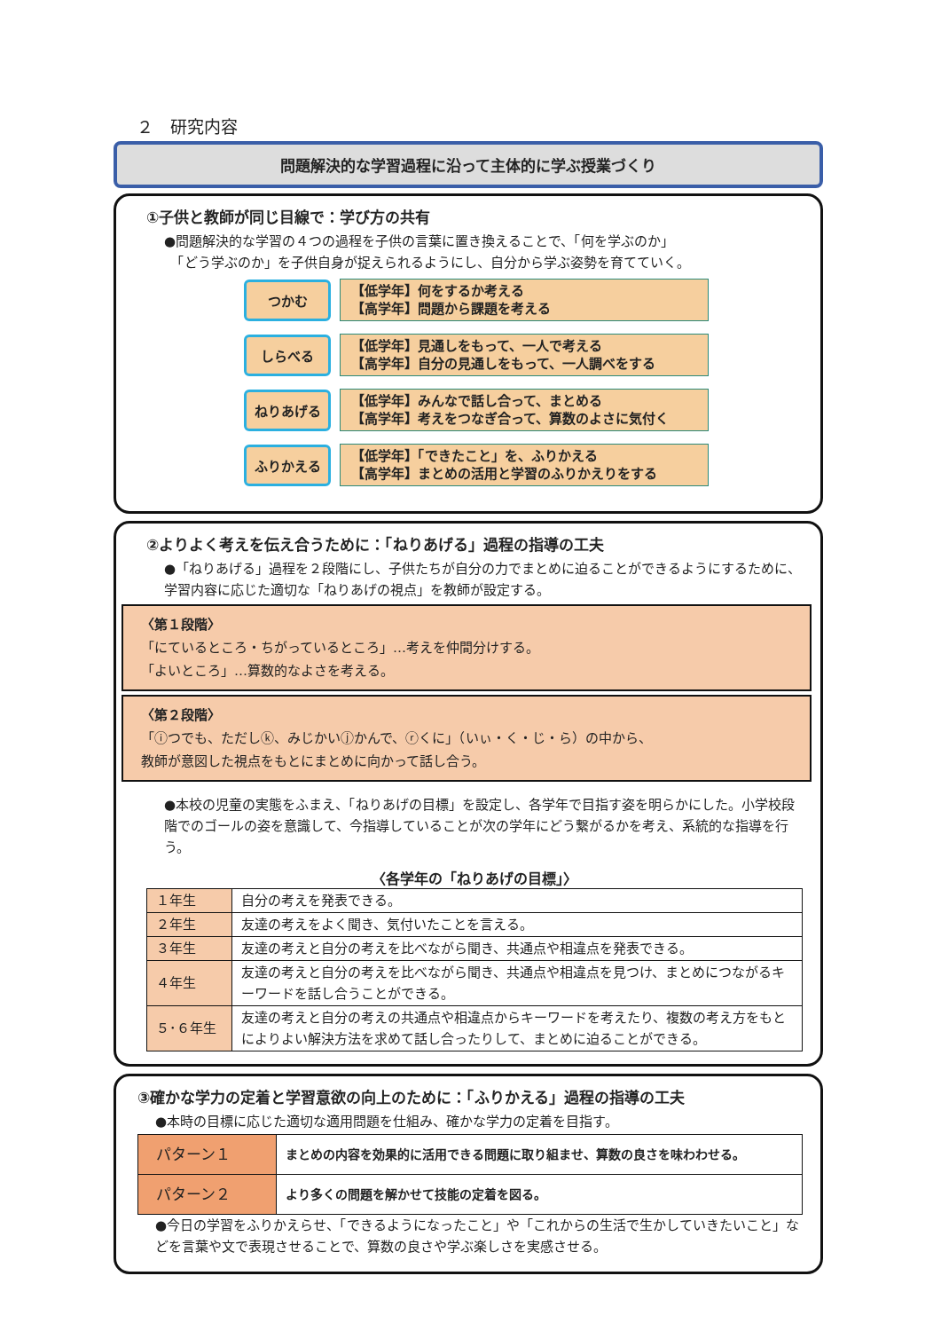２　研究内容
問題解決的な学習過程に沿って主体的に学ぶ授業づくり
①子供と教師が同じ目線で：学び方の共有
●問題解決的な学習の４つの過程を子供の言葉に置き換えることで、「何を学ぶのか」
　「どう学ぶのか」を子供自身が捉えられるようにし、自分から学ぶ姿勢を育てていく。
つかむ
【低学年】何をするか考える
【高学年】問題から課題を考える
しらべる
【低学年】見通しをもって、一人で考える
【高学年】自分の見通しをもって、一人調べをする
ねりあげる
【低学年】みんなで話し合って、まとめる
【高学年】考えをつなぎ合って、算数のよさに気付く
ふりかえる
【低学年】「できたこと」を、ふりかえる
【高学年】まとめの活用と学習のふりかえりをする
②よりよく考えを伝え合うために：「ねりあげる」過程の指導の工夫
●「ねりあげる」過程を２段階にし、子供たちが自分の力でまとめに迫ることができるようにするために、学習内容に応じた適切な「ねりあげの視点」を教師が設定する。
〈第１段階〉
「にているところ・ちがっているところ」…考えを仲間分けする。
「よいところ」…算数的なよさを考える。
〈第２段階〉
「ⓘつでも、ただしⓚ、みじかいⓙかんで、ⓡくに」（いぃ・く・じ・ら）の中から、
教師が意図した視点をもとにまとめに向かって話し合う。
●本校の児童の実態をふまえ、「ねりあげの目標」を設定し、各学年で目指す姿を明らかにした。小学校段階でのゴールの姿を意識して、今指導していることが次の学年にどう繋がるかを考え、系統的な指導を行う。
〈各学年の「ねりあげの目標」〉
| １年生 | 自分の考えを発表できる。 |
| ２年生 | 友達の考えをよく聞き、気付いたことを言える。 |
| ３年生 | 友達の考えと自分の考えを比べながら聞き、共通点や相違点を発表できる。 |
| ４年生 | 友達の考えと自分の考えを比べながら聞き、共通点や相違点を見つけ、まとめにつながるキーワードを話し合うことができる。 |
| ５･６年生 | 友達の考えと自分の考えの共通点や相違点からキーワードを考えたり、複数の考え方をもとによりよい解決方法を求めて話し合ったりして、まとめに迫ることができる。 |
③確かな学力の定着と学習意欲の向上のために：「ふりかえる」過程の指導の工夫
●本時の目標に応じた適切な適用問題を仕組み、確かな学力の定着を目指す。
| パターン１ | まとめの内容を効果的に活用できる問題に取り組ませ、算数の良さを味わわせる。 |
| パターン２ | より多くの問題を解かせて技能の定着を図る。 |
●今日の学習をふりかえらせ、「できるようになったこと」や「これからの生活で生かしていきたいこと」などを言葉や文で表現させることで、算数の良さや学ぶ楽しさを実感させる。